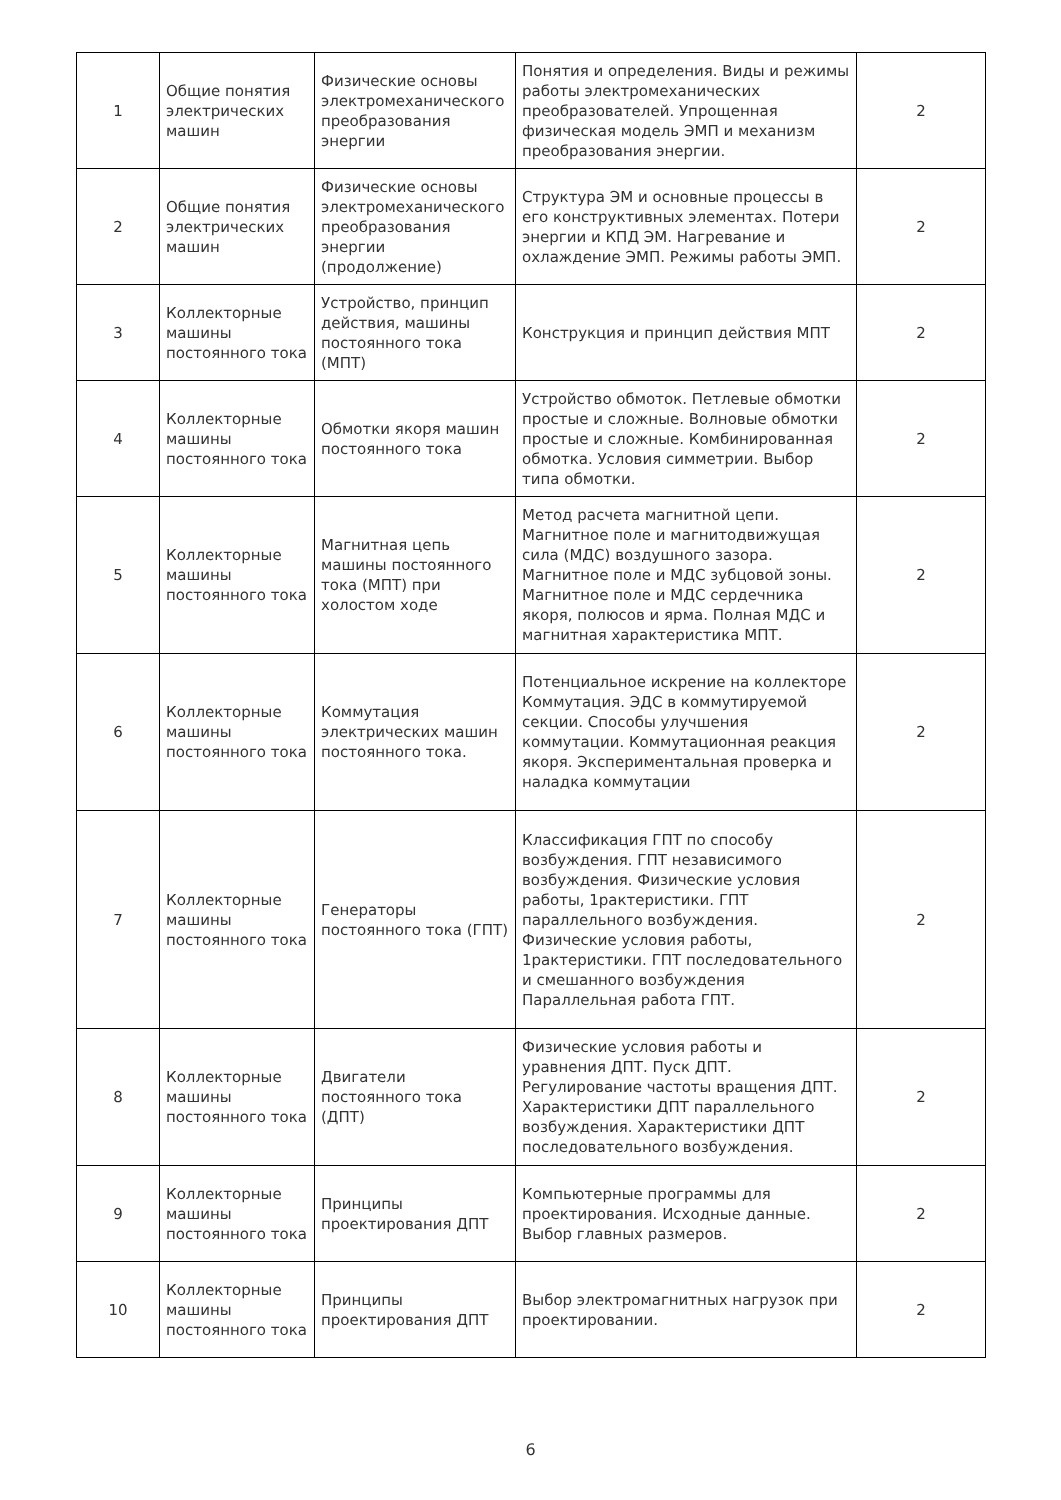| 1 | Общие понятия электрических машин | Физические основы электромеханического преобразования энергии | Понятия и определения. Виды и режимы работы электромеханических преобразователей. Упрощенная физическая модель ЭМП и механизм преобразования энергии. | 2 |
| 2 | Общие понятия электрических машин | Физические основы электромеханического преобразования энергии (продолжение) | Структура ЭМ и основные процессы в его конструктивных элементах. Потери энергии и КПД ЭМ. Нагревание и охлаждение ЭМП. Режимы работы ЭМП. | 2 |
| 3 | Коллекторные машины постоянного тока | Устройство, принцип действия, машины постоянного тока (МПТ) | Конструкция и принцип действия МПТ | 2 |
| 4 | Коллекторные машины постоянного тока | Обмотки якоря машин постоянного тока | Устройство обмоток. Петлевые обмотки простые и сложные. Волновые обмотки простые и сложные. Комбинированная обмотка. Условия симметрии. Выбор типа обмотки. | 2 |
| 5 | Коллекторные машины постоянного тока | Магнитная цепь машины постоянного тока (МПТ) при холостом ходе | Метод расчета магнитной цепи. Магнитное поле и магнитодвижущая сила (МДС) воздушного зазора. Магнитное поле и МДС зубцовой зоны. Магнитное поле и МДС сердечника якоря, полюсов и ярма. Полная МДС и магнитная характеристика МПТ. | 2 |
| 6 | Коллекторные машины постоянного тока | Коммутация электрических машин постоянного тока. | Потенциальное искрение на коллекторе Коммутация. ЭДС в коммутируемой секции. Способы улучшения коммутации. Коммутационная реакция якоря. Экспериментальная проверка и наладка коммутации | 2 |
| 7 | Коллекторные машины постоянного тока | Генераторы постоянного тока (ГПТ) | Классификация ГПТ по способу возбуждения. ГПТ независимого возбуждения. Физические условия работы, 1рактеристики. ГПТ параллельного возбуждения. Физические условия работы, 1рактеристики. ГПТ последовательного и смешанного возбуждения Параллельная работа ГПТ. | 2 |
| 8 | Коллекторные машины постоянного тока | Двигатели постоянного тока (ДПТ) | Физические условия работы и уравнения ДПТ. Пуск ДПТ. Регулирование частоты вращения ДПТ. Характеристики ДПТ параллельного возбуждения. Характеристики ДПТ последовательного возбуждения. | 2 |
| 9 | Коллекторные машины постоянного тока | Принципы проектирования ДПТ | Компьютерные программы для проектирования. Исходные данные. Выбор главных размеров. | 2 |
| 10 | Коллекторные машины постоянного тока | Принципы проектирования ДПТ | Выбор электромагнитных нагрузок при проектировании. | 2 |
6